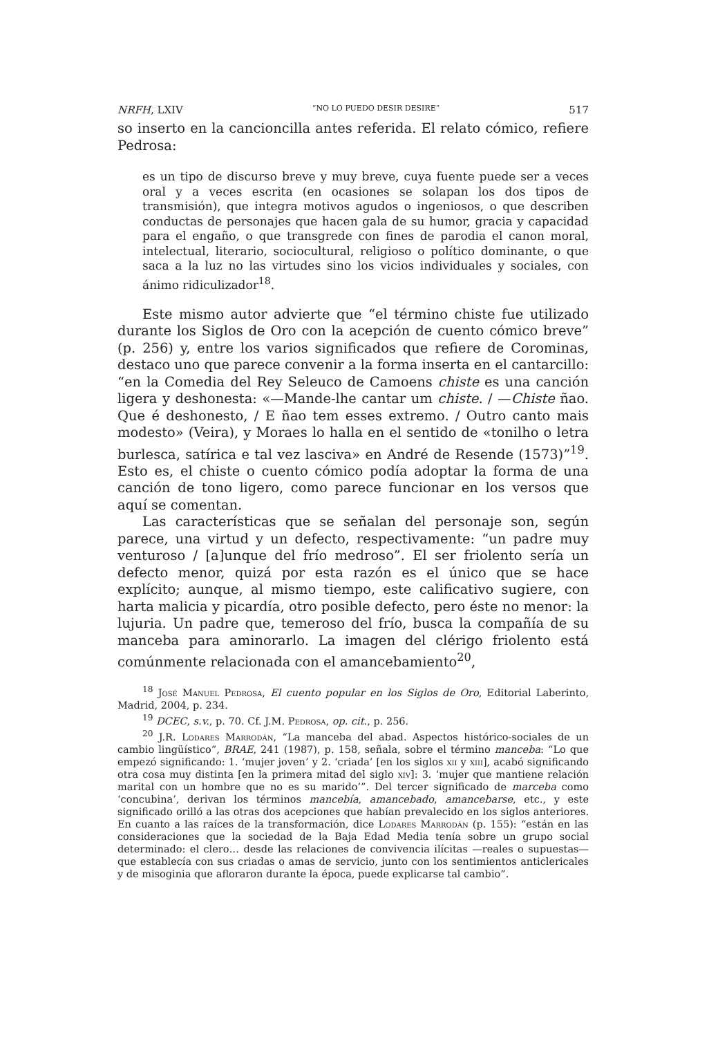NRFH, LXIV “NO LO PUEDO DESIR DESIRE” 517
so inserto en la cancioncilla antes referida. El relato cómico, refiere Pedrosa:
es un tipo de discurso breve y muy breve, cuya fuente puede ser a veces oral y a veces escrita (en ocasiones se solapan los dos tipos de transmisión), que integra motivos agudos o ingeniosos, o que describen conductas de personajes que hacen gala de su humor, gracia y capacidad para el engaño, o que transgrede con fines de parodia el canon moral, intelectual, literario, sociocultural, religioso o político dominante, o que saca a la luz no las virtudes sino los vicios individuales y sociales, con ánimo ridiculizador<sup>18</sup>.
Este mismo autor advierte que “el término chiste fue utilizado durante los Siglos de Oro con la acepción de cuento cómico breve” (p. 256) y, entre los varios significados que refiere de Corominas, destaco uno que parece convenir a la forma inserta en el cantarcillo: “en la Comedia del Rey Seleuco de Camoens chiste es una canción ligera y deshonesta: «—Mande-lhe cantar um chiste. / —Chiste ñao. Que é deshonesto, / E ñao tem esses extremo. / Outro canto mais modesto» (Veira), y Moraes lo halla en el sentido de «tonilho o letra burlesca, satírica e tal vez lasciva» en André de Resende (1573)”<sup>19</sup>. Esto es, el chiste o cuento cómico podía adoptar la forma de una canción de tono ligero, como parece funcionar en los versos que aquí se comentan.
Las características que se señalan del personaje son, según parece, una virtud y un defecto, respectivamente: “un padre muy venturoso / [a]unque del frío medroso”. El ser friolento sería un defecto menor, quizá por esta razón es el único que se hace explícito; aunque, al mismo tiempo, este calificativo sugiere, con harta malicia y picardía, otro posible defecto, pero éste no menor: la lujuria. Un padre que, temeroso del frío, busca la compañía de su manceba para aminorarlo. La imagen del clérigo friolento está comúnmente relacionada con el amancebamiento<sup>20</sup>,
<sup>18</sup> José Manuel Pedrosa, El cuento popular en los Siglos de Oro, Editorial Laberinto, Madrid, 2004, p. 234.
<sup>19</sup> DCEC, s.v., p. 70. Cf. J.M. Pedrosa, op. cit., p. 256.
<sup>20</sup> J.R. Lodares Marrodán, “La manceba del abad. Aspectos histórico-sociales de un cambio lingüístico”, BRAE, 241 (1987), p. 158, señala, sobre el término manceba: “Lo que empezó significando: 1. ‘mujer joven’ y 2. ‘criada’ [en los siglos xii y xiii], acabó significando otra cosa muy distinta [en la primera mitad del siglo xiv]: 3. ‘mujer que mantiene relación marital con un hombre que no es su marido’”. Del tercer significado de marceba como ‘concubina’, derivan los términos mancebía, amancebado, amancebarse, etc., y este significado orilló a las otras dos acepciones que habían prevalecido en los siglos anteriores. En cuanto a las raíces de la transformación, dice Lodares Marrodán (p. 155): “están en las consideraciones que la sociedad de la Baja Edad Media tenía sobre un grupo social determinado: el clero… desde las relaciones de convivencia ilícitas —reales o supuestas— que establecía con sus criadas o amas de servicio, junto con los sentimientos anticlericales y de misoginia que afloraron durante la época, puede explicarse tal cambio”.